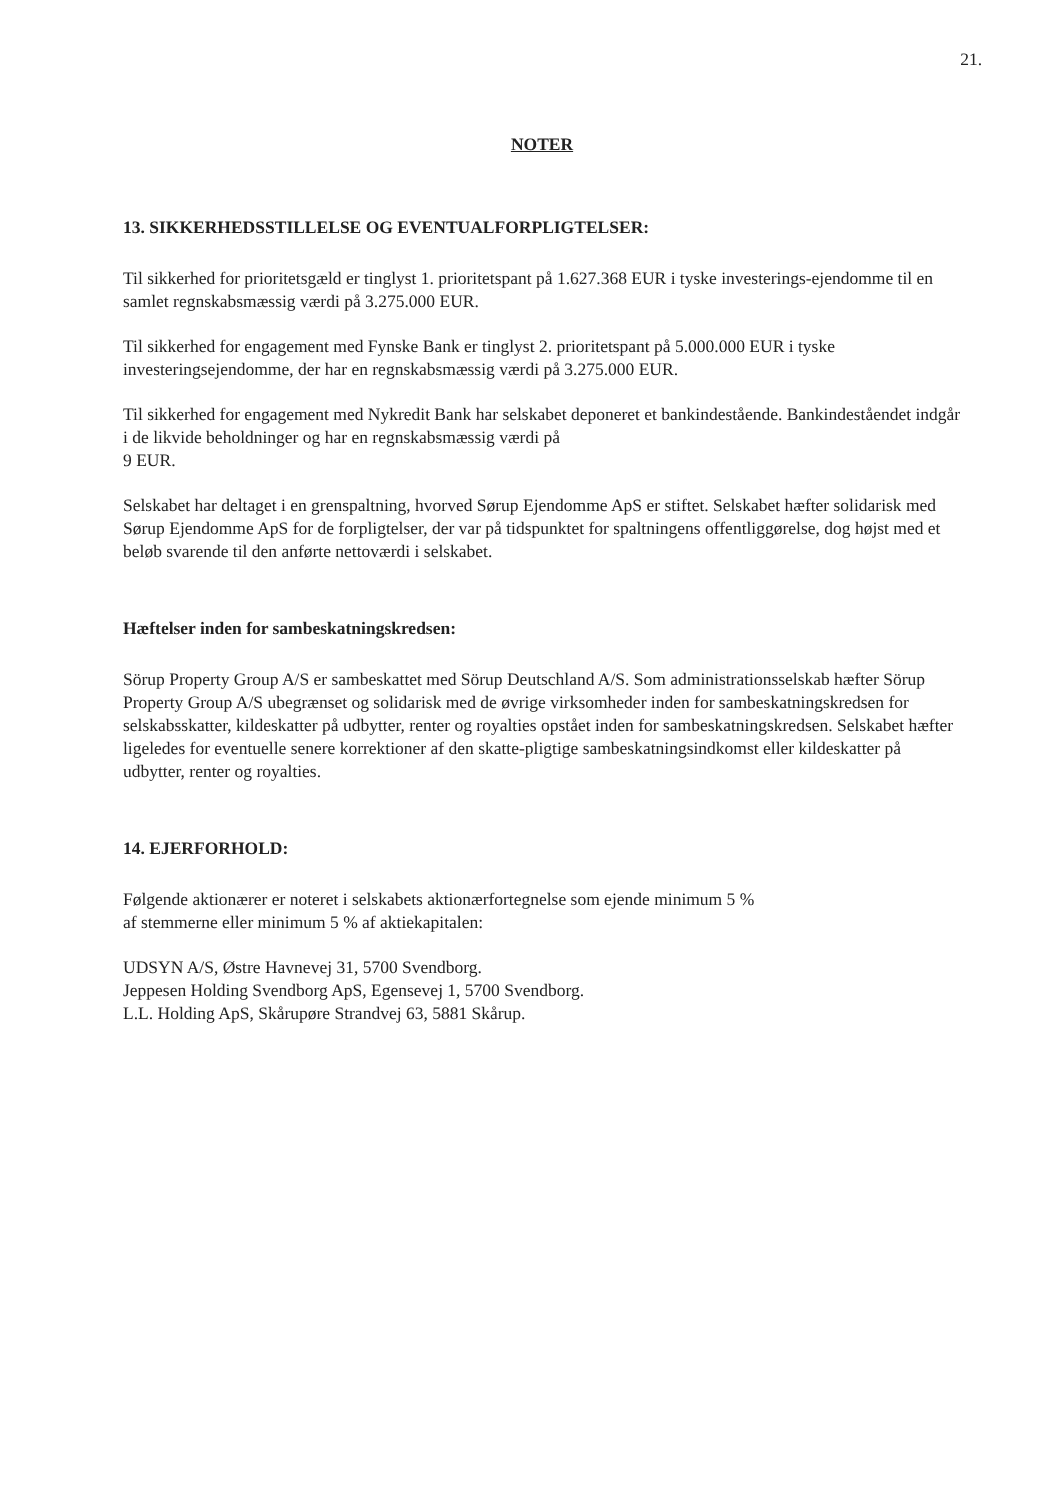21.
NOTER
13. SIKKERHEDSSTILLELSE OG EVENTUALFORPLIGTELSER:
Til sikkerhed for prioritetsgæld er tinglyst 1. prioritetspant på 1.627.368 EUR i tyske investerings-ejendomme til en samlet regnskabsmæssig værdi på 3.275.000 EUR.
Til sikkerhed for engagement med Fynske Bank er tinglyst 2. prioritetspant på 5.000.000 EUR i tyske investeringsejendomme, der har en regnskabsmæssig værdi på 3.275.000 EUR.
Til sikkerhed for engagement med Nykredit Bank har selskabet deponeret et bankindestående. Bankindeståendet indgår i de likvide beholdninger og har en regnskabsmæssig værdi på
9 EUR.
Selskabet har deltaget i en grenspaltning, hvorved Sørup Ejendomme ApS er stiftet. Selskabet hæfter solidarisk med Sørup Ejendomme ApS for de forpligtelser, der var på tidspunktet for spaltningens offentliggørelse, dog højst med et beløb svarende til den anførte nettoværdi i selskabet.
Hæftelser inden for sambeskatningskredsen:
Sörup Property Group A/S er sambeskattet med Sörup Deutschland A/S. Som administrationsselskab hæfter Sörup Property Group A/S ubegrænset og solidarisk med de øvrige virksomheder inden for sambeskatningskredsen for selskabsskatter, kildeskatter på udbytter, renter og royalties opstået inden for sambeskatningskredsen. Selskabet hæfter ligeledes for eventuelle senere korrektioner af den skatte-pligtige sambeskatningsindkomst eller kildeskatter på udbytter, renter og royalties.
14. EJERFORHOLD:
Følgende aktionærer er noteret i selskabets aktionærfortegnelse som ejende minimum 5 %
af stemmerne eller minimum 5 % af aktiekapitalen:
UDSYN A/S, Østre Havnevej 31, 5700 Svendborg.
Jeppesen Holding Svendborg ApS, Egensevej 1, 5700 Svendborg.
L.L. Holding ApS, Skårupøre Strandvej 63, 5881 Skårup.